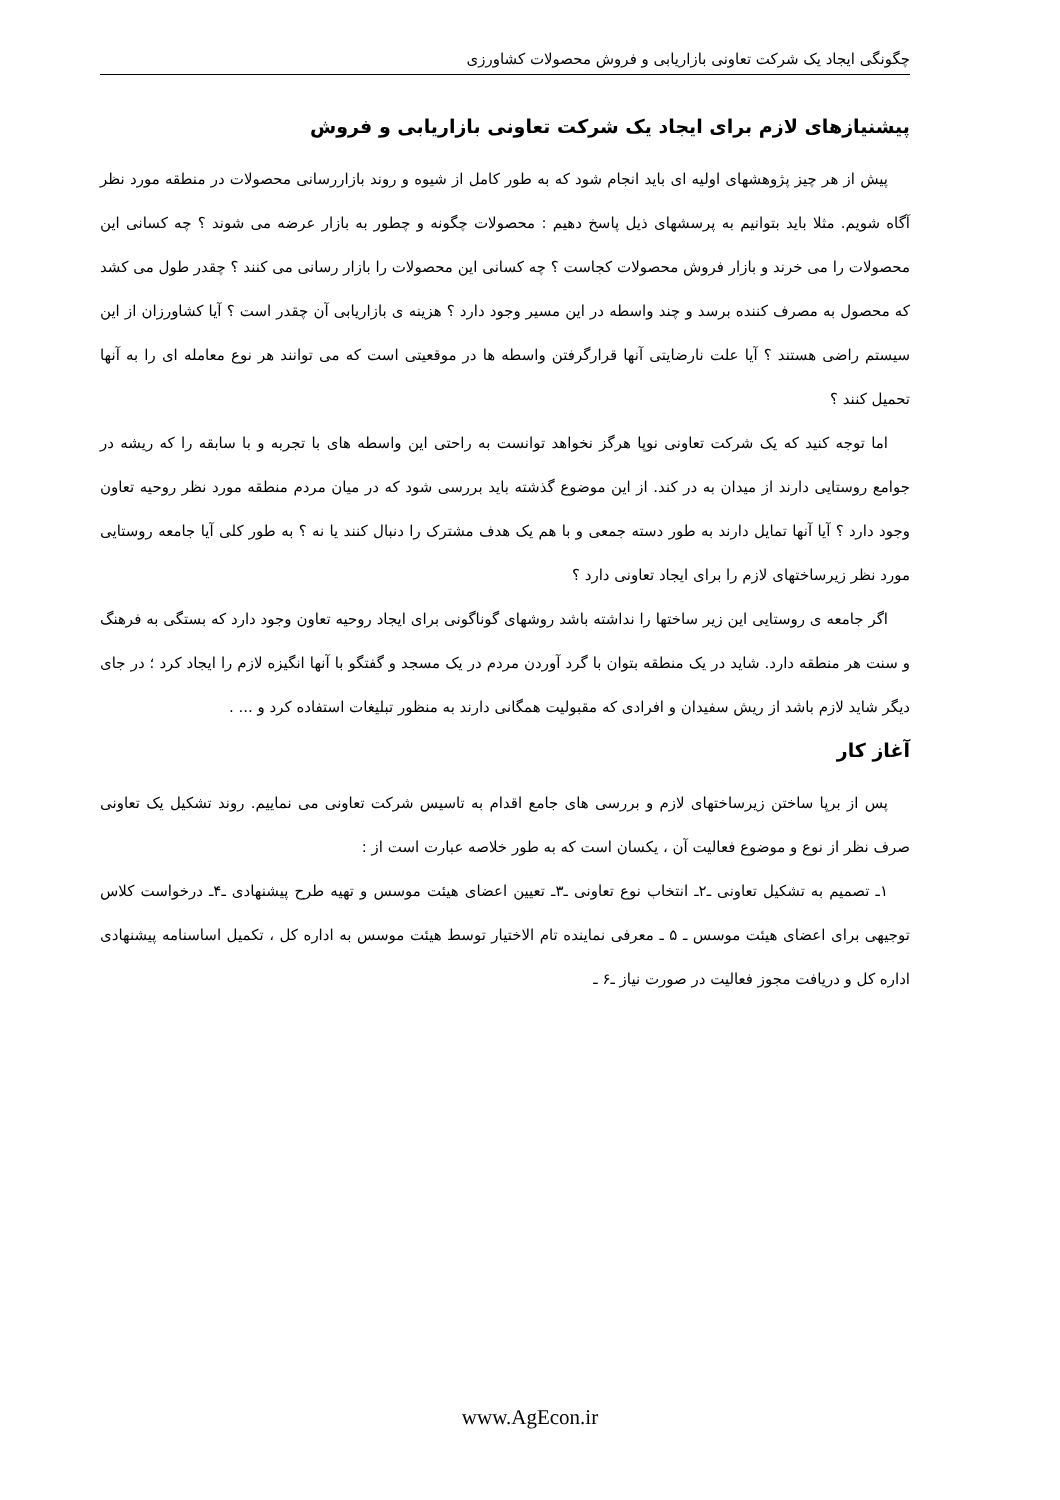چگونگی ایجاد یک شرکت تعاونی بازاریابی و فروش محصولات کشاورزی
پیشنیازهای لازم برای ایجاد یک شرکت تعاونی بازاریابی و فروش
پیش از هر چیز پژوهشهای اولیه ای باید انجام شود که به طور کامل از شیوه و روند بازاررسانی محصولات در منطقه مورد نظر آگاه شویم. مثلا باید بتوانیم به پرسشهای ذیل پاسخ دهیم : محصولات چگونه و چطور به بازار عرضه می شوند ؟ چه کسانی این محصولات را می خرند و بازار فروش محصولات کجاست ؟ چه کسانی این محصولات را بازار رسانی می کنند ؟ چقدر طول می کشد که محصول به مصرف کننده برسد و چند واسطه در این مسیر وجود دارد ؟ هزینه ی بازاریابی آن چقدر است ؟ آیا کشاورزان از این سیستم راضی هستند ؟ آیا علت نارضایتی آنها قرارگرفتن واسطه ها در موقعیتی است که می توانند هر نوع معامله ای را به آنها تحمیل کنند ؟
اما توجه کنید که یک شرکت تعاونی نوپا هرگز نخواهد توانست به راحتی این واسطه های با تجربه و با سابقه را که ریشه در جوامع روستایی دارند از میدان به در کند. از این موضوع گذشته باید بررسی شود که در میان مردم منطقه مورد نظر روحیه تعاون وجود دارد ؟ آیا آنها تمایل دارند به طور دسته جمعی و با هم یک هدف مشترک را دنبال کنند یا نه ؟ به طور کلی آیا جامعه روستایی مورد نظر زیرساختهای لازم را برای ایجاد تعاونی دارد ؟
اگر جامعه ی روستایی این زیر ساختها را نداشته باشد روشهای گوناگونی برای ایجاد روحیه تعاون وجود دارد که بستگی به فرهنگ و سنت هر منطقه دارد. شاید در یک منطقه بتوان با گرد آوردن مردم در یک مسجد و گفتگو با آنها انگیزه لازم را ایجاد کرد ؛ در جای دیگر شاید لازم باشد از ریش سفیدان و افرادی که مقبولیت همگانی دارند به منظور تبلیغات استفاده کرد و ... .
آغاز کار
پس از برپا ساختن زیرساختهای لازم و بررسی های جامع اقدام به تاسیس شرکت تعاونی می نماییم. روند تشکیل یک تعاونی صرف نظر از نوع و موضوع فعالیت آن ، یکسان است که به طور خلاصه عبارت است از :
۱ـ تصمیم به تشکیل تعاونی ـ۲ـ انتخاب نوع تعاونی ـ۳ـ تعیین اعضای هیئت موسس و تهیه طرح پیشنهادی ـ۴ـ درخواست کلاس توجیهی برای اعضای هیئت موسس ـ ۵ ـ معرفی نماینده تام الاختیار توسط هیئت موسس به اداره کل ، تکمیل اساسنامه پیشنهادی اداره کل و دریافت مجوز فعالیت در صورت نیاز ـ۶ ـ
www.AgEcon.ir